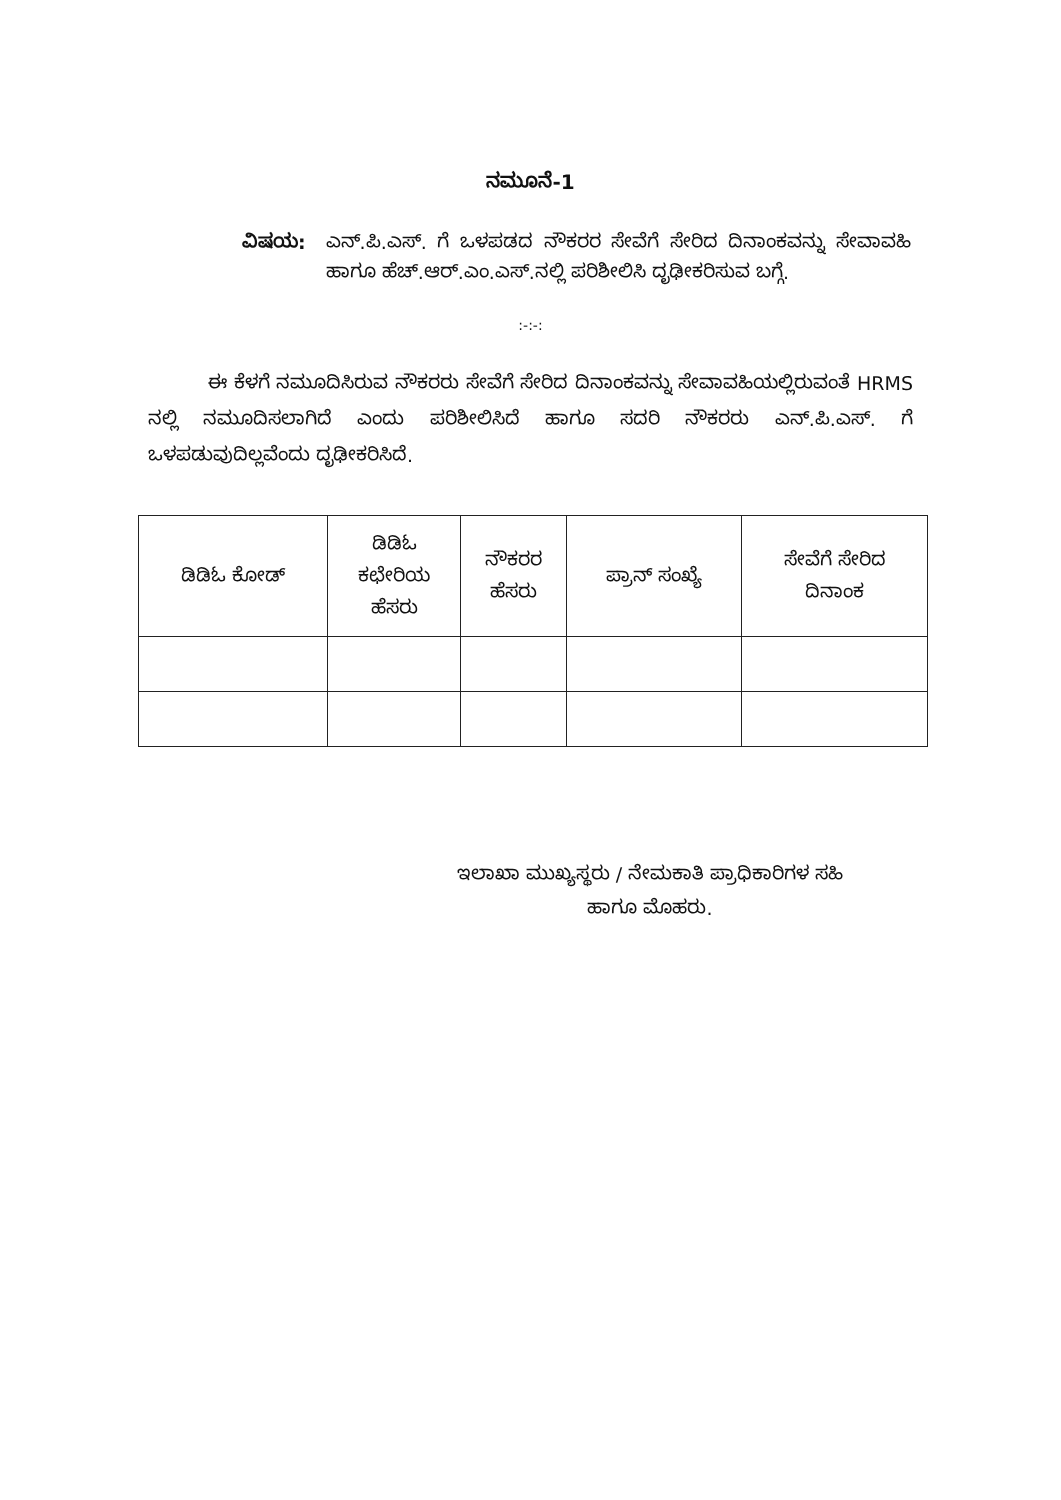ನಮೂನೆ-1
ವಿಷಯ: ಎನ್.ಪಿ.ಎಸ್. ಗೆ ಒಳಪಡದ ನೌಕರರ ಸೇವೆಗೆ ಸೇರಿದ ದಿನಾಂಕವನ್ನು ಸೇವಾವಹಿ ಹಾಗೂ ಹೆಚ್.ಆರ್.ಎಂ.ಎಸ್.ನಲ್ಲಿ ಪರಿಶೀಲಿಸಿ ದೃಢೀಕರಿಸುವ ಬಗ್ಗೆ.
:-:-:
ಈ ಕೆಳಗೆ ನಮೂದಿಸಿರುವ ನೌಕರರು ಸೇವೆಗೆ ಸೇರಿದ ದಿನಾಂಕವನ್ನು ಸೇವಾವಹಿಯಲ್ಲಿರುವಂತೆ HRMS ನಲ್ಲಿ ನಮೂದಿಸಲಾಗಿದೆ ಎಂದು ಪರಿಶೀಲಿಸಿದೆ ಹಾಗೂ ಸದರಿ ನೌಕರರು ಎನ್.ಪಿ.ಎಸ್. ಗೆ ಒಳಪಡುವುದಿಲ್ಲವೆಂದು ದೃಢೀಕರಿಸಿದೆ.
| ಡಿಡಿಓ ಕೋಡ್ | ಡಿಡಿಓ ಕಛೇರಿಯ ಹೆಸರು | ನೌಕರರ ಹೆಸರು | ಪ್ರಾನ್ ಸಂಖ್ಯೆ | ಸೇವೆಗೆ ಸೇರಿದ ದಿನಾಂಕ |
| --- | --- | --- | --- | --- |
ಇಲಾಖಾ ಮುಖ್ಯಸ್ಥರು / ನೇಮಕಾತಿ ಪ್ರಾಧಿಕಾರಿಗಳ ಸಹಿ
ಹಾಗೂ ಮೊಹರು.